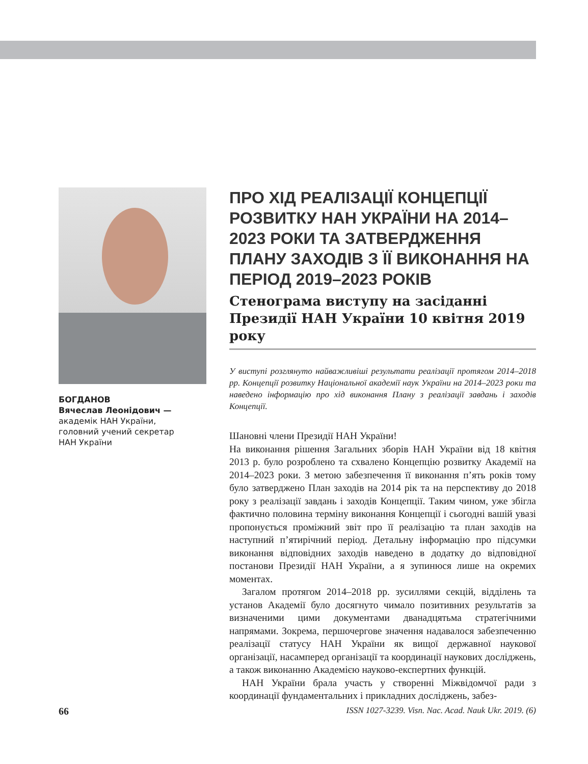БОГДАНОВ
Вячеслав Леонідович —
академік НАН України,
головний учений секретар
НАН України
ПРО ХІД РЕАЛІЗАЦІЇ КОНЦЕПЦІЇ РОЗВИТКУ НАН УКРАЇНИ НА 2014–2023 РОКИ ТА ЗАТВЕРДЖЕННЯ ПЛАНУ ЗАХОДІВ З ЇЇ ВИКОНАННЯ НА ПЕРІОД 2019–2023 РОКІВ
Стенограма виступу на засіданні Президії НАН України 10 квітня 2019 року
У виступі розглянуто найважливіші результати реалізації протягом 2014–2018 рр. Концепції розвитку Національної академії наук України на 2014–2023 роки та наведено інформацію про хід виконання Плану з реалізації завдань і заходів Концепції.
Шановні члени Президії НАН України!
На виконання рішення Загальних зборів НАН України від 18 квітня 2013 р. було розроблено та схвалено Концепцію розвитку Академії на 2014–2023 роки. З метою забезпечення її виконання п’ять років тому було затверджено План заходів на 2014 рік та на перспективу до 2018 року з реалізації завдань і заходів Концепції. Таким чином, уже збігла фактично половина терміну виконання Концепції і сьогодні вашій увазі пропонується проміжний звіт про її реалізацію та план заходів на наступний п’ятирічний період. Детальну інформацію про підсумки виконання відповідних заходів наведено в додатку до відповідної постанови Президії НАН України, а я зупинюся лише на окремих моментах.
Загалом протягом 2014–2018 рр. зусиллями секцій, відділень та установ Академії було досягнуто чимало позитивних результатів за визначеними цими документами дванадцятьма стратегічними напрямами. Зокрема, першочергове значення надавалося забезпеченню реалізації статусу НАН України як вищої державної наукової організації, насамперед організації та координації наукових досліджень, а також виконанню Академією науково-експертних функцій.
НАН України брала участь у створенні Міжвідомчої ради з координації фундаментальних і прикладних досліджень, забез-
66 ISSN 1027-3239. Visn. Nac. Acad. Nauk Ukr. 2019. (6)